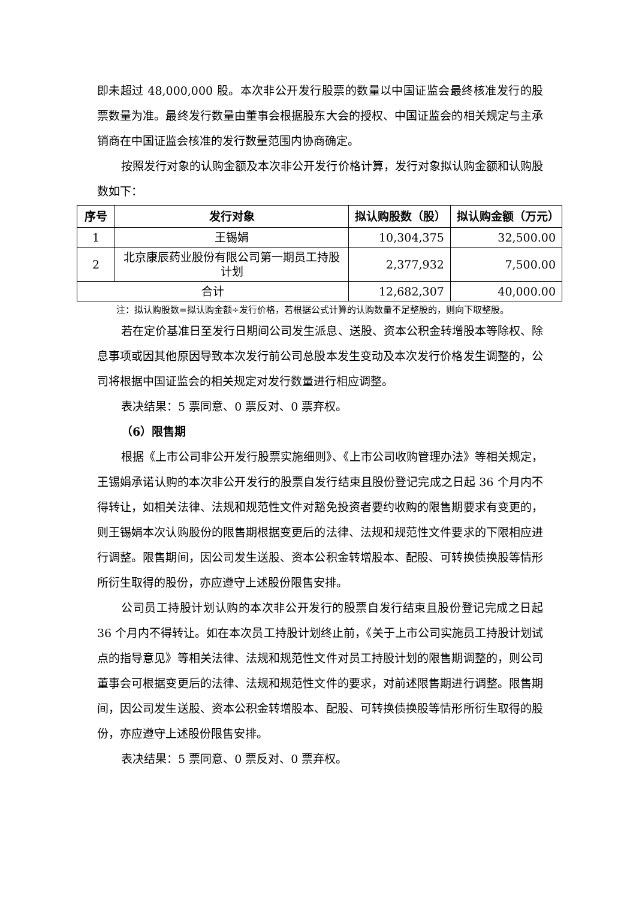即未超过 48,000,000 股。本次非公开发行股票的数量以中国证监会最终核准发行的股票数量为准。最终发行数量由董事会根据股东大会的授权、中国证监会的相关规定与主承销商在中国证监会核准的发行数量范围内协商确定。
按照发行对象的认购金额及本次非公开发行价格计算，发行对象拟认购金额和认购股数如下：
| 序号 | 发行对象 | 拟认购股数（股） | 拟认购金额（万元） |
| --- | --- | --- | --- |
| 1 | 王锡娟 | 10,304,375 | 32,500.00 |
| 2 | 北京康辰药业股份有限公司第一期员工持股计划 | 2,377,932 | 7,500.00 |
| 合计 | | 12,682,307 | 40,000.00 |
注：拟认购股数=拟认购金额÷发行价格，若根据公式计算的认购数量不足整股的，则向下取整股。
若在定价基准日至发行日期间公司发生派息、送股、资本公积金转增股本等除权、除息事项或因其他原因导致本次发行前公司总股本发生变动及本次发行价格发生调整的，公司将根据中国证监会的相关规定对发行数量进行相应调整。
表决结果：5 票同意、0 票反对、0 票弃权。
（6）限售期
根据《上市公司非公开发行股票实施细则》、《上市公司收购管理办法》等相关规定，王锡娟承诺认购的本次非公开发行的股票自发行结束且股份登记完成之日起 36 个月内不得转让，如相关法律、法规和规范性文件对豁免投资者要约收购的限售期要求有变更的，则王锡娟本次认购股份的限售期根据变更后的法律、法规和规范性文件要求的下限相应进行调整。限售期间，因公司发生送股、资本公积金转增股本、配股、可转换债换股等情形所衍生取得的股份，亦应遵守上述股份限售安排。
公司员工持股计划认购的本次非公开发行的股票自发行结束且股份登记完成之日起 36 个月内不得转让。如在本次员工持股计划终止前，《关于上市公司实施员工持股计划试点的指导意见》等相关法律、法规和规范性文件对员工持股计划的限售期调整的，则公司董事会可根据变更后的法律、法规和规范性文件的要求，对前述限售期进行调整。限售期间，因公司发生送股、资本公积金转增股本、配股、可转换债换股等情形所衍生取得的股份，亦应遵守上述股份限售安排。
表决结果：5 票同意、0 票反对、0 票弃权。